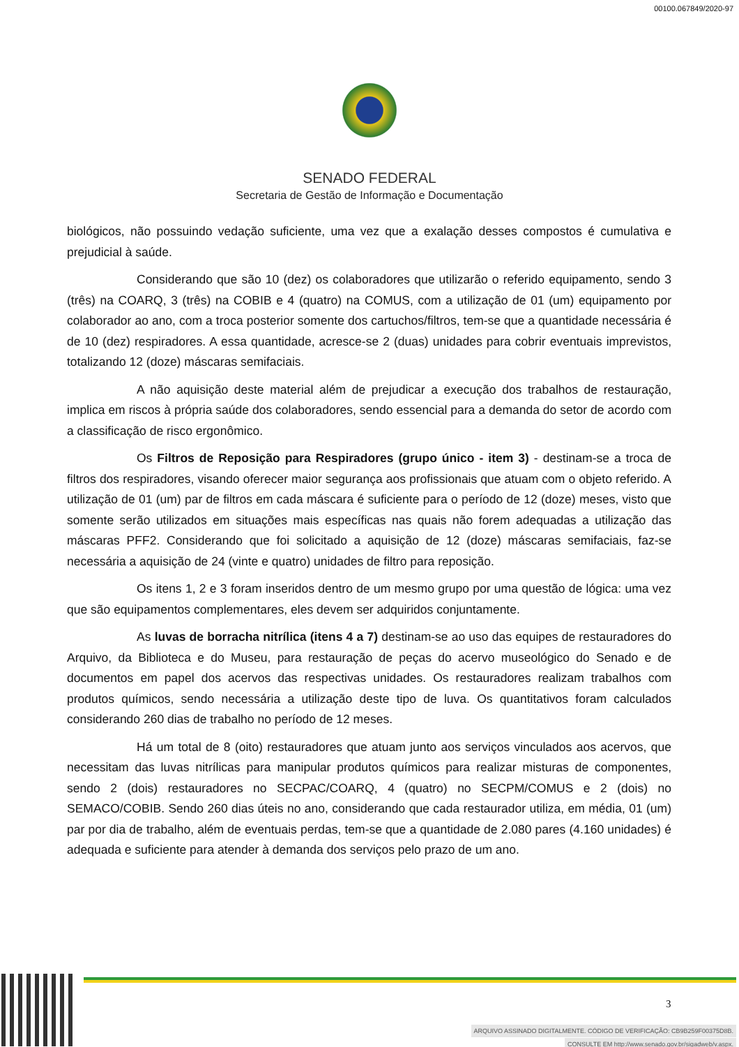00100.067849/2020-97
SENADO FEDERAL
Secretaria de Gestão de Informação e Documentação
biológicos, não possuindo vedação suficiente, uma vez que a exalação desses compostos é cumulativa e prejudicial à saúde.
Considerando que são 10 (dez) os colaboradores que utilizarão o referido equipamento, sendo 3 (três) na COARQ, 3 (três) na COBIB e 4 (quatro) na COMUS, com a utilização de 01 (um) equipamento por colaborador ao ano, com a troca posterior somente dos cartuchos/filtros, tem-se que a quantidade necessária é de 10 (dez) respiradores. A essa quantidade, acresce-se 2 (duas) unidades para cobrir eventuais imprevistos, totalizando 12 (doze) máscaras semifaciais.
A não aquisição deste material além de prejudicar a execução dos trabalhos de restauração, implica em riscos à própria saúde dos colaboradores, sendo essencial para a demanda do setor de acordo com a classificação de risco ergonômico.
Os Filtros de Reposição para Respiradores (grupo único - item 3) - destinam-se a troca de filtros dos respiradores, visando oferecer maior segurança aos profissionais que atuam com o objeto referido. A utilização de 01 (um) par de filtros em cada máscara é suficiente para o período de 12 (doze) meses, visto que somente serão utilizados em situações mais específicas nas quais não forem adequadas a utilização das máscaras PFF2. Considerando que foi solicitado a aquisição de 12 (doze) máscaras semifaciais, faz-se necessária a aquisição de 24 (vinte e quatro) unidades de filtro para reposição.
Os itens 1, 2 e 3 foram inseridos dentro de um mesmo grupo por uma questão de lógica: uma vez que são equipamentos complementares, eles devem ser adquiridos conjuntamente.
As luvas de borracha nitrílica (itens 4 a 7) destinam-se ao uso das equipes de restauradores do Arquivo, da Biblioteca e do Museu, para restauração de peças do acervo museológico do Senado e de documentos em papel dos acervos das respectivas unidades. Os restauradores realizam trabalhos com produtos químicos, sendo necessária a utilização deste tipo de luva. Os quantitativos foram calculados considerando 260 dias de trabalho no período de 12 meses.
Há um total de 8 (oito) restauradores que atuam junto aos serviços vinculados aos acervos, que necessitam das luvas nitrílicas para manipular produtos químicos para realizar misturas de componentes, sendo 2 (dois) restauradores no SECPAC/COARQ, 4 (quatro) no SECPM/COMUS e 2 (dois) no SEMACO/COBIB. Sendo 260 dias úteis no ano, considerando que cada restaurador utiliza, em média, 01 (um) par por dia de trabalho, além de eventuais perdas, tem-se que a quantidade de 2.080 pares (4.160 unidades) é adequada e suficiente para atender à demanda dos serviços pelo prazo de um ano.
3
ARQUIVO ASSINADO DIGITALMENTE. CÓDIGO DE VERIFICAÇÃO: CB9B259F00375D8B.
CONSULTE EM http://www.senado.gov.br/sigadweb/v.aspx.